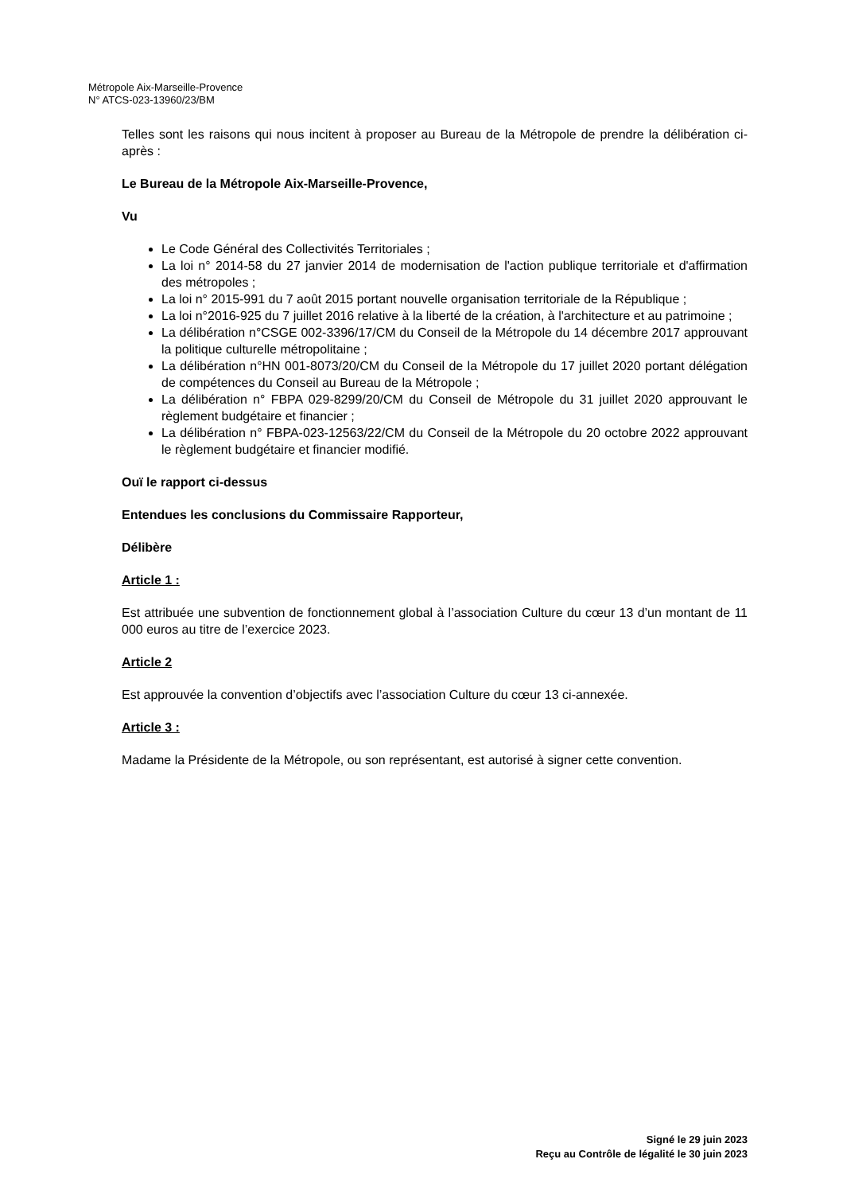Métropole Aix-Marseille-Provence
N° ATCS-023-13960/23/BM
Telles sont les raisons qui nous incitent à proposer au Bureau de la Métropole de prendre la délibération ci-après :
Le Bureau de la Métropole Aix-Marseille-Provence,
Vu
Le Code Général des Collectivités Territoriales ;
La loi n° 2014-58 du 27 janvier 2014 de modernisation de l'action publique territoriale et d'affirmation des métropoles ;
La loi n° 2015-991 du 7 août 2015 portant nouvelle organisation territoriale de la République ;
La loi n°2016-925 du 7 juillet 2016 relative à la liberté de la création, à l'architecture et au patrimoine ;
La délibération n°CSGE 002-3396/17/CM du Conseil de la Métropole du 14 décembre 2017 approuvant la politique culturelle métropolitaine ;
La délibération n°HN 001-8073/20/CM du Conseil de la Métropole du 17 juillet 2020 portant délégation de compétences du Conseil au Bureau de la Métropole ;
La délibération n° FBPA 029-8299/20/CM du Conseil de Métropole du 31 juillet 2020 approuvant le règlement budgétaire et financier ;
La délibération n° FBPA-023-12563/22/CM du Conseil de la Métropole du 20 octobre 2022 approuvant le règlement budgétaire et financier modifié.
Ouï le rapport ci-dessus
Entendues les conclusions du Commissaire Rapporteur,
Délibère
Article 1 :
Est attribuée une subvention de fonctionnement global à l’association Culture du cœur 13 d’un montant de 11 000 euros au titre de l’exercice 2023.
Article 2
Est approuvée la convention d’objectifs avec l’association Culture du cœur 13 ci-annexée.
Article 3 :
Madame la Présidente de la Métropole, ou son représentant, est autorisé à signer cette convention.
Signé le 29 juin 2023
Reçu au Contrôle de légalité le 30 juin 2023